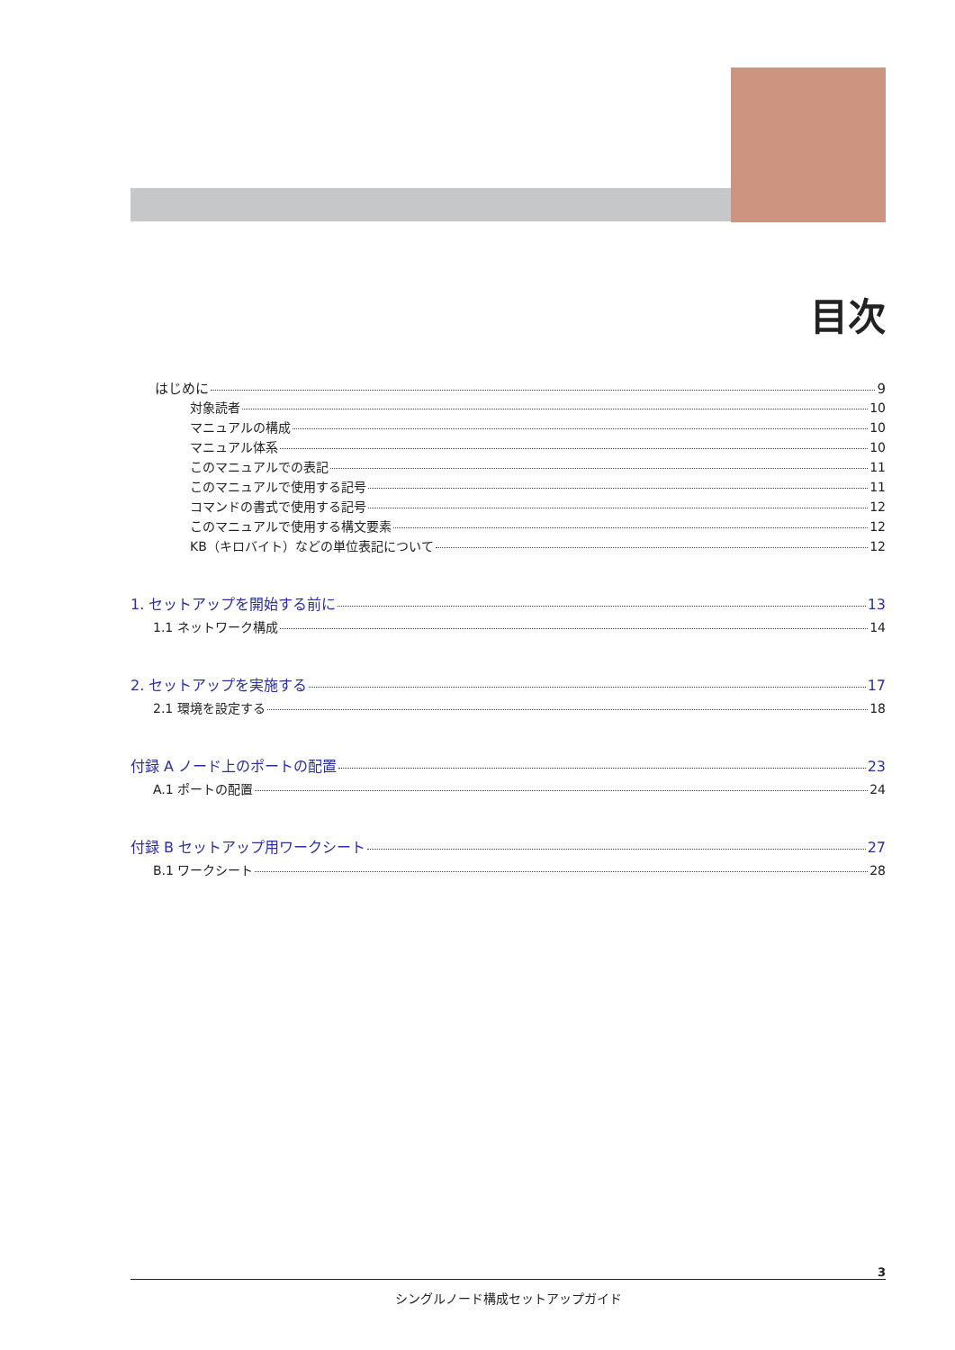目次
はじめに 9
対象読者 10
マニュアルの構成 10
マニュアル体系 10
このマニュアルでの表記 11
このマニュアルで使用する記号 11
コマンドの書式で使用する記号 12
このマニュアルで使用する構文要素 12
KB（キロバイト）などの単位表記について 12
1. セットアップを開始する前に 13
1.1 ネットワーク構成 14
2. セットアップを実施する 17
2.1 環境を設定する 18
付録 A ノード上のポートの配置 23
A.1 ポートの配置 24
付録 B セットアップ用ワークシート 27
B.1 ワークシート 28
3
シングルノード構成セットアップガイド